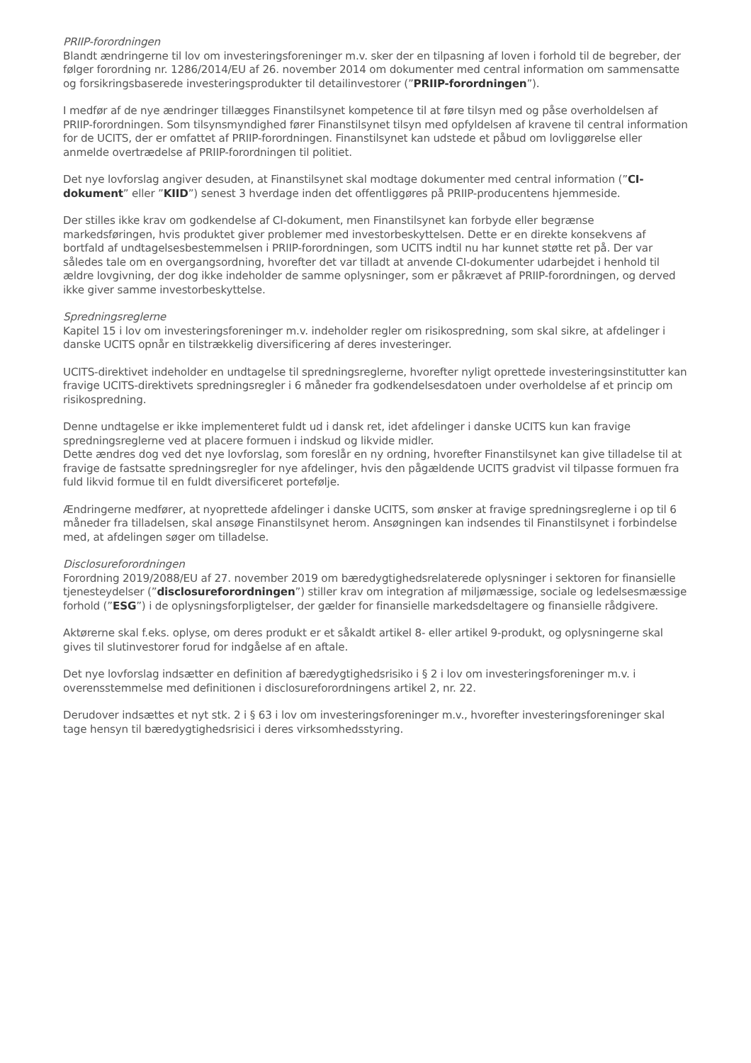PRIIP-forordningen
Blandt ændringerne til lov om investeringsforeninger m.v. sker der en tilpasning af loven i forhold til de begreber, der følger forordning nr. 1286/2014/EU af 26. november 2014 om dokumenter med central information om sammensatte og forsikringsbaserede investeringsprodukter til detailinvestorer (”PRIIP-forordningen”).
I medfør af de nye ændringer tillægges Finanstilsynet kompetence til at føre tilsyn med og påse overholdelsen af PRIIP-forordningen. Som tilsynsmyndighed fører Finanstilsynet tilsyn med opfyldelsen af kravene til central information for de UCITS, der er omfattet af PRIIP-forordningen. Finanstilsynet kan udstede et påbud om lovliggørelse eller anmelde overtrædelse af PRIIP-forordningen til politiet.
Det nye lovforslag angiver desuden, at Finanstilsynet skal modtage dokumenter med central information (”CI-dokument” eller ”KIID”) senest 3 hverdage inden det offentliggøres på PRIIP-producentens hjemmeside.
Der stilles ikke krav om godkendelse af CI-dokument, men Finanstilsynet kan forbyde eller begrænse markedsføringen, hvis produktet giver problemer med investorbeskyttelsen. Dette er en direkte konsekvens af bortfald af undtagelsesbestemmelsen i PRIIP-forordningen, som UCITS indtil nu har kunnet støtte ret på. Der var således tale om en overgangsordning, hvorefter det var tilladt at anvende CI-dokumenter udarbejdet i henhold til ældre lovgivning, der dog ikke indeholder de samme oplysninger, som er påkrævet af PRIIP-forordningen, og derved ikke giver samme investorbeskyttelse.
Spredningsreglerne
Kapitel 15 i lov om investeringsforeninger m.v. indeholder regler om risikospredning, som skal sikre, at afdelinger i danske UCITS opnår en tilstrækkelig diversificering af deres investeringer.
UCITS-direktivet indeholder en undtagelse til spredningsreglerne, hvorefter nyligt oprettede investeringsinstitutter kan fravige UCITS-direktivets spredningsregler i 6 måneder fra godkendelsesdatoen under overholdelse af et princip om risikospredning.
Denne undtagelse er ikke implementeret fuldt ud i dansk ret, idet afdelinger i danske UCITS kun kan fravige spredningsreglerne ved at placere formuen i indskud og likvide midler.
Dette ændres dog ved det nye lovforslag, som foreslår en ny ordning, hvorefter Finanstilsynet kan give tilladelse til at fravige de fastsatte spredningsregler for nye afdelinger, hvis den pågældende UCITS gradvist vil tilpasse formuen fra fuld likvid formue til en fuldt diversificeret portefølje.
Ændringerne medfører, at nyoprettede afdelinger i danske UCITS, som ønsker at fravige spredningsreglerne i op til 6 måneder fra tilladelsen, skal ansøge Finanstilsynet herom. Ansøgningen kan indsendes til Finanstilsynet i forbindelse med, at afdelingen søger om tilladelse.
Disclosureforordningen
Forordning 2019/2088/EU af 27. november 2019 om bæredygtighedsrelaterede oplysninger i sektoren for finansielle tjenesteydelser (”disclosureforordningen”) stiller krav om integration af miljømæssige, sociale og ledelsesmæssige forhold (”ESG”) i de oplysningsforpligtelser, der gælder for finansielle markedsdeltagere og finansielle rådgivere.
Aktørerne skal f.eks. oplyse, om deres produkt er et såkaldt artikel 8- eller artikel 9-produkt, og oplysningerne skal gives til slutinvestorer forud for indgåelse af en aftale.
Det nye lovforslag indsætter en definition af bæredygtighedsrisiko i § 2 i lov om investeringsforeninger m.v. i overensstemmelse med definitionen i disclosureforordningens artikel 2, nr. 22.
Derudover indsættes et nyt stk. 2 i § 63 i lov om investeringsforeninger m.v., hvorefter investeringsforeninger skal tage hensyn til bæredygtighedsrisici i deres virksomhedsstyring.